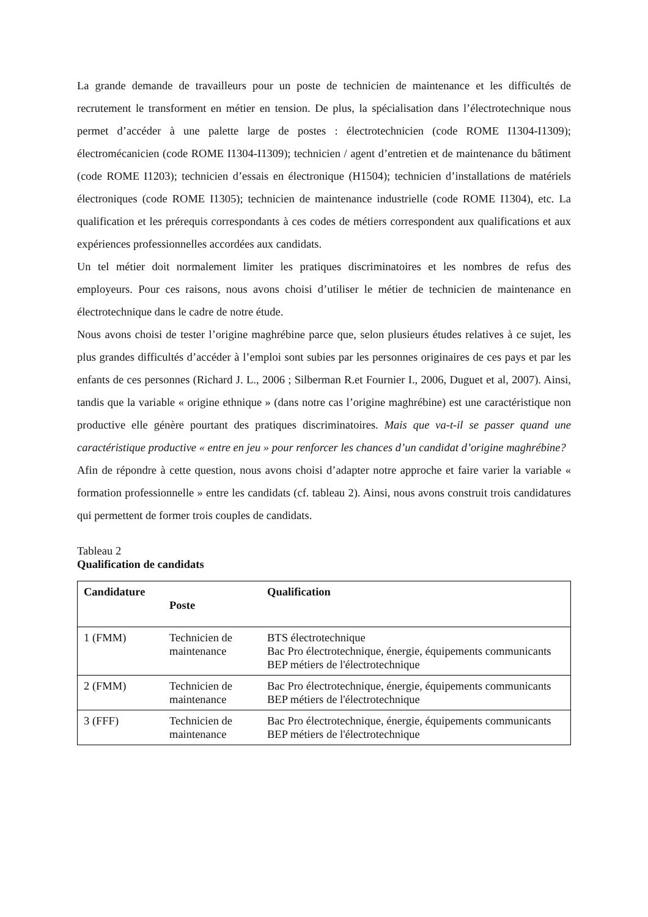La grande demande de travailleurs pour un poste de technicien de maintenance et les difficultés de recrutement le transforment en métier en tension. De plus, la spécialisation dans l’électrotechnique nous permet d’accéder à une palette large de postes : électrotechnicien (code ROME I1304-I1309); électromécanicien (code ROME I1304-I1309); technicien / agent d’entretien et de maintenance du bâtiment (code ROME I1203); technicien d’essais en électronique (H1504); technicien d’installations de matériels électroniques (code ROME I1305); technicien de maintenance industrielle (code ROME I1304), etc. La qualification et les prérequis correspondants à ces codes de métiers correspondent aux qualifications et aux expériences professionnelles accordées aux candidats.
Un tel métier doit normalement limiter les pratiques discriminatoires et les nombres de refus des employeurs. Pour ces raisons, nous avons choisi d’utiliser le métier de technicien de maintenance en électrotechnique dans le cadre de notre étude.
Nous avons choisi de tester l’origine maghrébine parce que, selon plusieurs études relatives à ce sujet, les plus grandes difficultés d’accéder à l’emploi sont subies par les personnes originaires de ces pays et par les enfants de ces personnes (Richard J. L., 2006 ; Silberman R.et Fournier I., 2006, Duguet et al, 2007). Ainsi, tandis que la variable « origine ethnique » (dans notre cas l’origine maghrébine) est une caractéristique non productive elle génère pourtant des pratiques discriminatoires. Mais que va-t-il se passer quand une caractéristique productive « entre en jeu » pour renforcer les chances d’un candidat d’origine maghrébine?
Afin de répondre à cette question, nous avons choisi d’adapter notre approche et faire varier la variable « formation professionnelle » entre les candidats (cf. tableau 2). Ainsi, nous avons construit trois candidatures qui permettent de former trois couples de candidats.
Tableau 2
Qualification de candidats
| Candidature | Poste | Qualification |
| --- | --- | --- |
| 1 (FMM) | Technicien de maintenance | BTS électrotechnique Bac Pro électrotechnique, énergie, équipements communicants BEP métiers de l'électrotechnique |
| 2 (FMM) | Technicien de maintenance | Bac Pro électrotechnique, énergie, équipements communicants BEP métiers de l'électrotechnique |
| 3 (FFF) | Technicien de maintenance | Bac Pro électrotechnique, énergie, équipements communicants BEP métiers de l'électrotechnique |